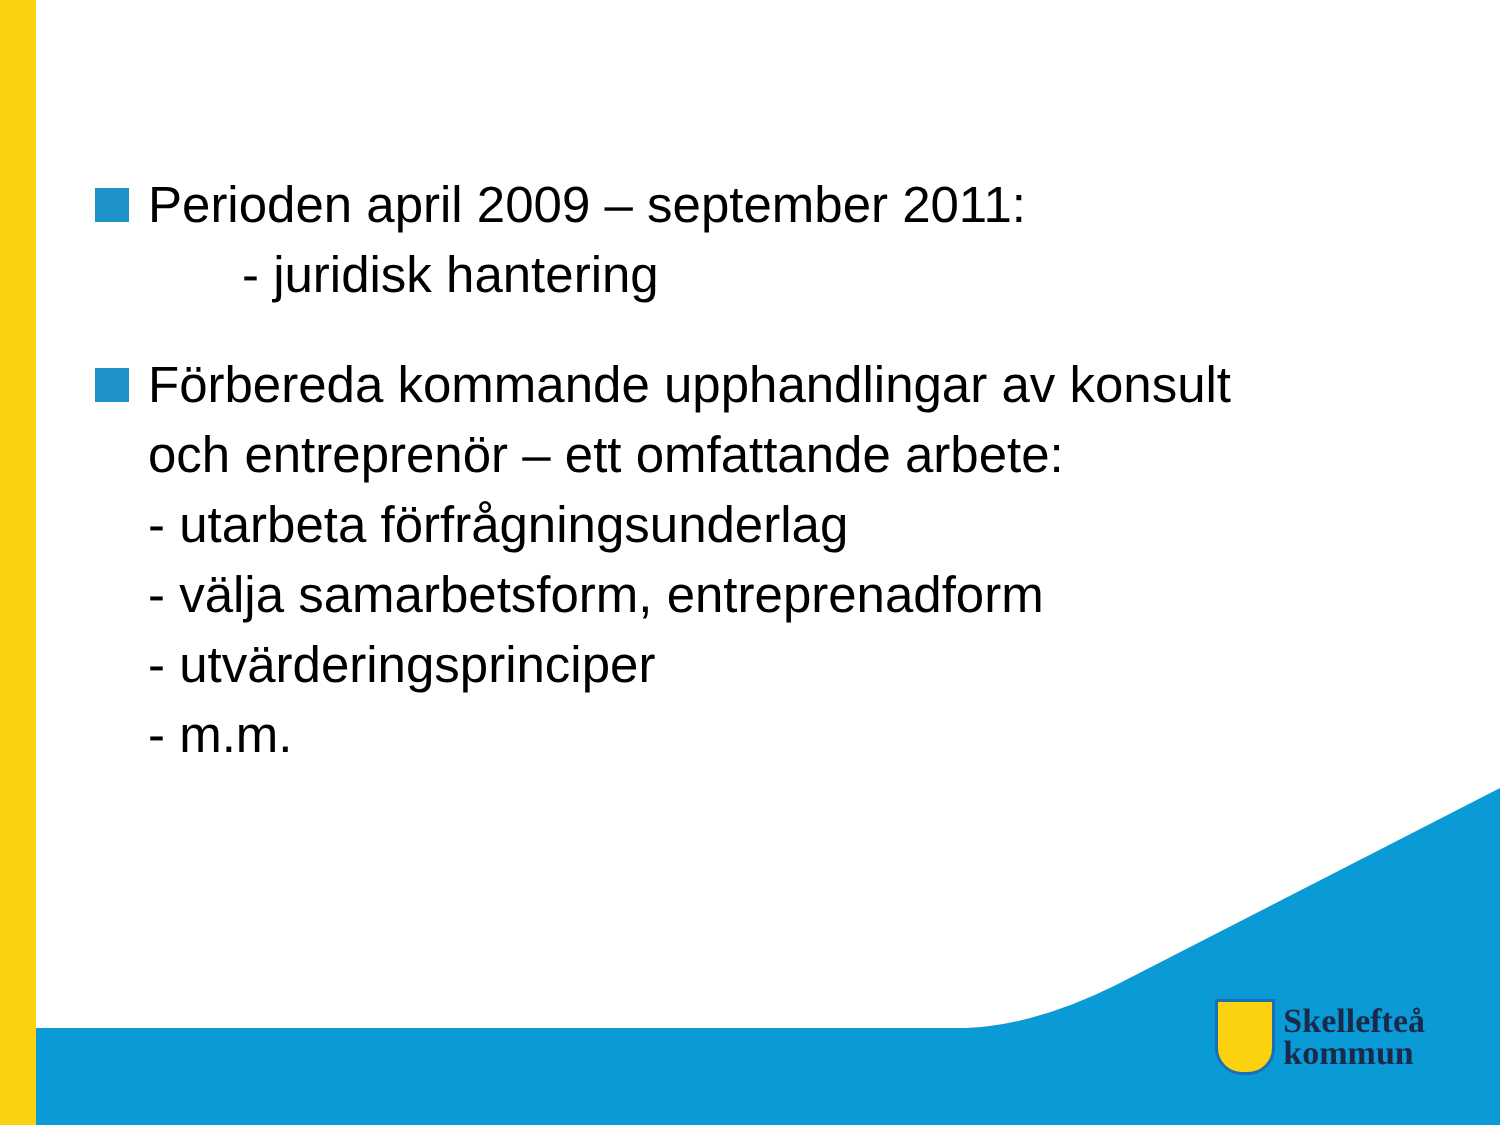Perioden april 2009 – september 2011:
- juridisk hantering
Förbereda kommande upphandlingar av konsult
och entreprenör – ett omfattande arbete:
- utarbeta förfrågningsunderlag
- välja samarbetsform, entreprenadform
- utvärderingsprinciper
- m.m.
Skellefteå
kommun